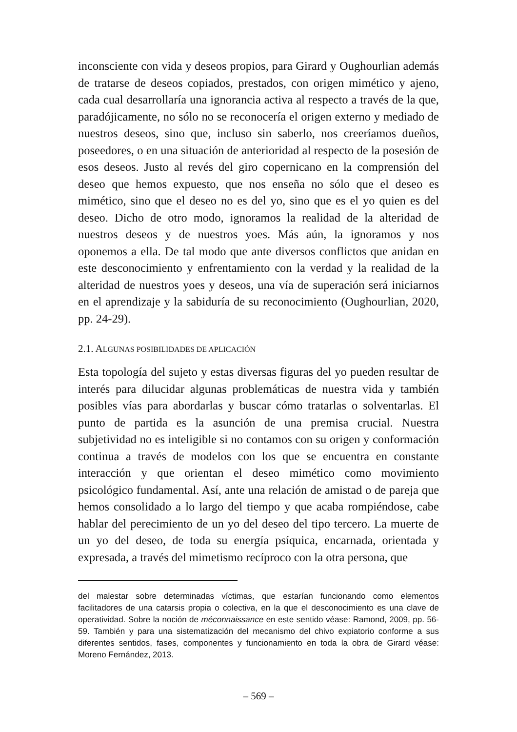inconsciente con vida y deseos propios, para Girard y Oughourlian además de tratarse de deseos copiados, prestados, con origen mimético y ajeno, cada cual desarrollaría una ignorancia activa al respecto a través de la que, paradójicamente, no sólo no se reconocería el origen externo y mediado de nuestros deseos, sino que, incluso sin saberlo, nos creeríamos dueños, poseedores, o en una situación de anterioridad al respecto de la posesión de esos deseos. Justo al revés del giro copernicano en la comprensión del deseo que hemos expuesto, que nos enseña no sólo que el deseo es mimético, sino que el deseo no es del yo, sino que es el yo quien es del deseo. Dicho de otro modo, ignoramos la realidad de la alteridad de nuestros deseos y de nuestros yoes. Más aún, la ignoramos y nos oponemos a ella. De tal modo que ante diversos conflictos que anidan en este desconocimiento y enfrentamiento con la verdad y la realidad de la alteridad de nuestros yoes y deseos, una vía de superación será iniciarnos en el aprendizaje y la sabiduría de su reconocimiento (Oughourlian, 2020, pp. 24-29).
2.1. ALGUNAS POSIBILIDADES DE APLICACIÓN
Esta topología del sujeto y estas diversas figuras del yo pueden resultar de interés para dilucidar algunas problemáticas de nuestra vida y también posibles vías para abordarlas y buscar cómo tratarlas o solventarlas. El punto de partida es la asunción de una premisa crucial. Nuestra subjetividad no es inteligible si no contamos con su origen y conformación continua a través de modelos con los que se encuentra en constante interacción y que orientan el deseo mimético como movimiento psicológico fundamental. Así, ante una relación de amistad o de pareja que hemos consolidado a lo largo del tiempo y que acaba rompiéndose, cabe hablar del perecimiento de un yo del deseo del tipo tercero. La muerte de un yo del deseo, de toda su energía psíquica, encarnada, orientada y expresada, a través del mimetismo recíproco con la otra persona, que
del malestar sobre determinadas víctimas, que estarían funcionando como elementos facilitadores de una catarsis propia o colectiva, en la que el desconocimiento es una clave de operatividad. Sobre la noción de méconnaissance en este sentido véase: Ramond, 2009, pp. 56-59. También y para una sistematización del mecanismo del chivo expiatorio conforme a sus diferentes sentidos, fases, componentes y funcionamiento en toda la obra de Girard véase: Moreno Fernández, 2013.
– 569 –